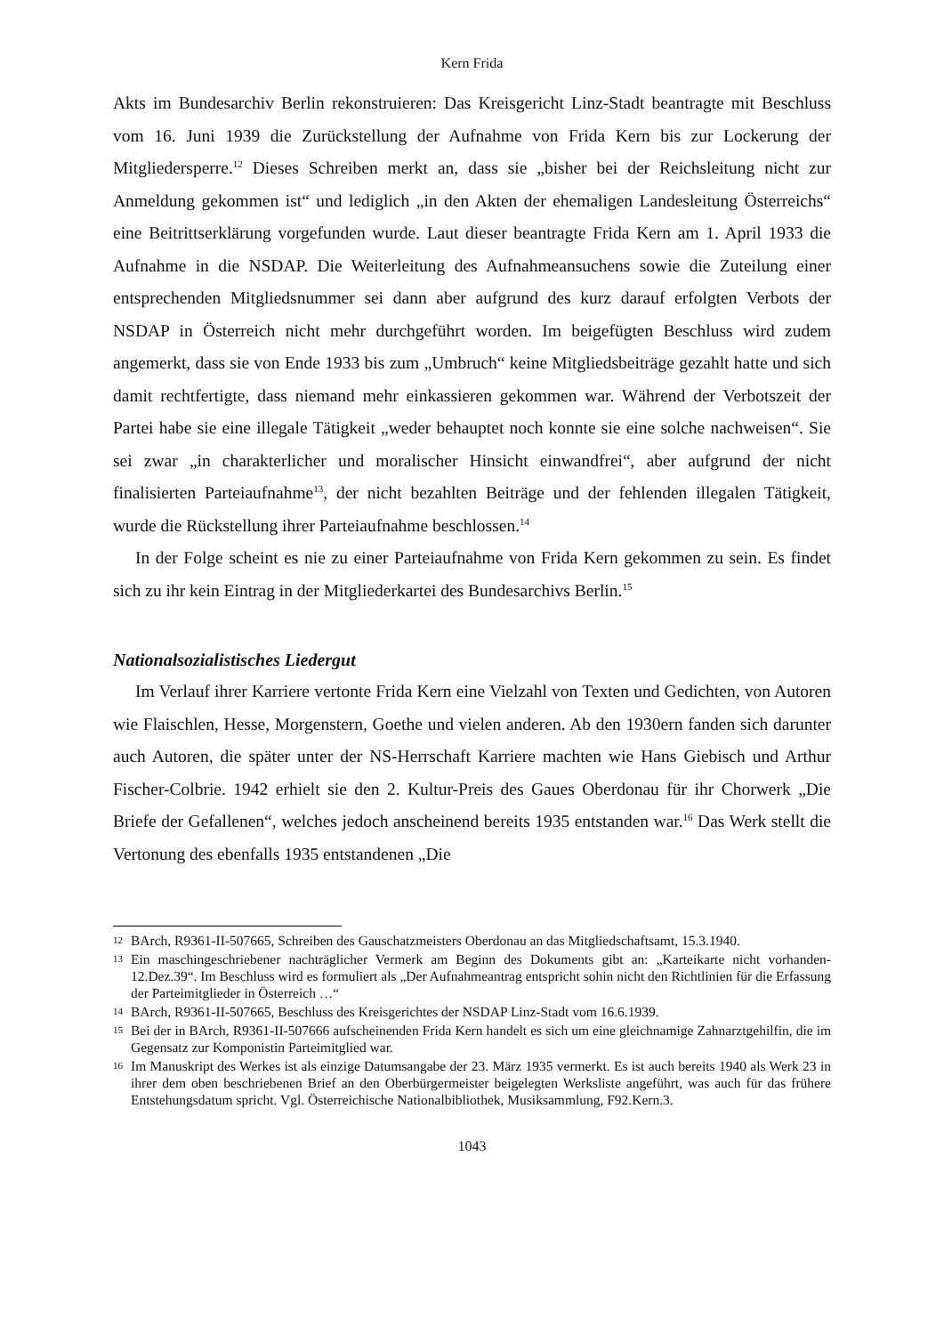Kern Frida
Akts im Bundesarchiv Berlin rekonstruieren: Das Kreisgericht Linz-Stadt beantragte mit Beschluss vom 16. Juni 1939 die Zurückstellung der Aufnahme von Frida Kern bis zur Lockerung der Mitgliedersperre.<sup>12</sup> Dieses Schreiben merkt an, dass sie „bisher bei der Reichsleitung nicht zur Anmeldung gekommen ist“ und lediglich „in den Akten der ehemaligen Landesleitung Österreichs“ eine Beitrittserklärung vorgefunden wurde. Laut dieser beantragte Frida Kern am 1. April 1933 die Aufnahme in die NSDAP. Die Weiterleitung des Aufnahmeansuchens sowie die Zuteilung einer entsprechenden Mitgliedsnummer sei dann aber aufgrund des kurz darauf erfolgten Verbots der NSDAP in Österreich nicht mehr durchgeführt worden. Im beigefügten Beschluss wird zudem angemerkt, dass sie von Ende 1933 bis zum „Umbruch“ keine Mitgliedsbeiträge gezahlt hatte und sich damit rechtfertigte, dass niemand mehr einkassieren gekommen war. Während der Verbotszeit der Partei habe sie eine illegale Tätigkeit „weder behauptet noch konnte sie eine solche nachweisen“. Sie sei zwar „in charakterlicher und moralischer Hinsicht einwandfrei“, aber aufgrund der nicht finalisierten Parteiaufnahme<sup>13</sup>, der nicht bezahlten Beiträge und der fehlenden illegalen Tätigkeit, wurde die Rückstellung ihrer Parteiaufnahme beschlossen.<sup>14</sup>
In der Folge scheint es nie zu einer Parteiaufnahme von Frida Kern gekommen zu sein. Es findet sich zu ihr kein Eintrag in der Mitgliederkartei des Bundesarchivs Berlin.<sup>15</sup>
Nationalsozialistisches Liedergut
Im Verlauf ihrer Karriere vertonte Frida Kern eine Vielzahl von Texten und Gedichten, von Autoren wie Flaischlen, Hesse, Morgenstern, Goethe und vielen anderen. Ab den 1930ern fanden sich darunter auch Autoren, die später unter der NS-Herrschaft Karriere machten wie Hans Giebisch und Arthur Fischer-Colbrie. 1942 erhielt sie den 2. Kultur-Preis des Gaues Oberdonau für ihr Chorwerk „Die Briefe der Gefallenen“, welches jedoch anscheinend bereits 1935 entstanden war.<sup>16</sup> Das Werk stellt die Vertonung des ebenfalls 1935 entstandenen „Die
12 BArch, R9361-II-507665, Schreiben des Gauschatzmeisters Oberdonau an das Mitgliedschaftsamt, 15.3.1940.
13 Ein maschingeschriebener nachträglicher Vermerk am Beginn des Dokuments gibt an: „Karteikarte nicht vorhanden-12.Dez.39“. Im Beschluss wird es formuliert als „Der Aufnahmeantrag entspricht sohin nicht den Richtlinien für die Erfassung der Parteimitglieder in Österreich …“
14 BArch, R9361-II-507665, Beschluss des Kreisgerichtes der NSDAP Linz-Stadt vom 16.6.1939.
15 Bei der in BArch, R9361-II-507666 aufscheinenden Frida Kern handelt es sich um eine gleichnamige Zahnarztgehilfin, die im Gegensatz zur Komponistin Parteimitglied war.
16 Im Manuskript des Werkes ist als einzige Datumsangabe der 23. März 1935 vermerkt. Es ist auch bereits 1940 als Werk 23 in ihrer dem oben beschriebenen Brief an den Oberbürgermeister beigelegten Werksliste angeführt, was auch für das frühere Entstehungsdatum spricht. Vgl. Österreichische Nationalbibliothek, Musiksammlung, F92.Kern.3.
1043